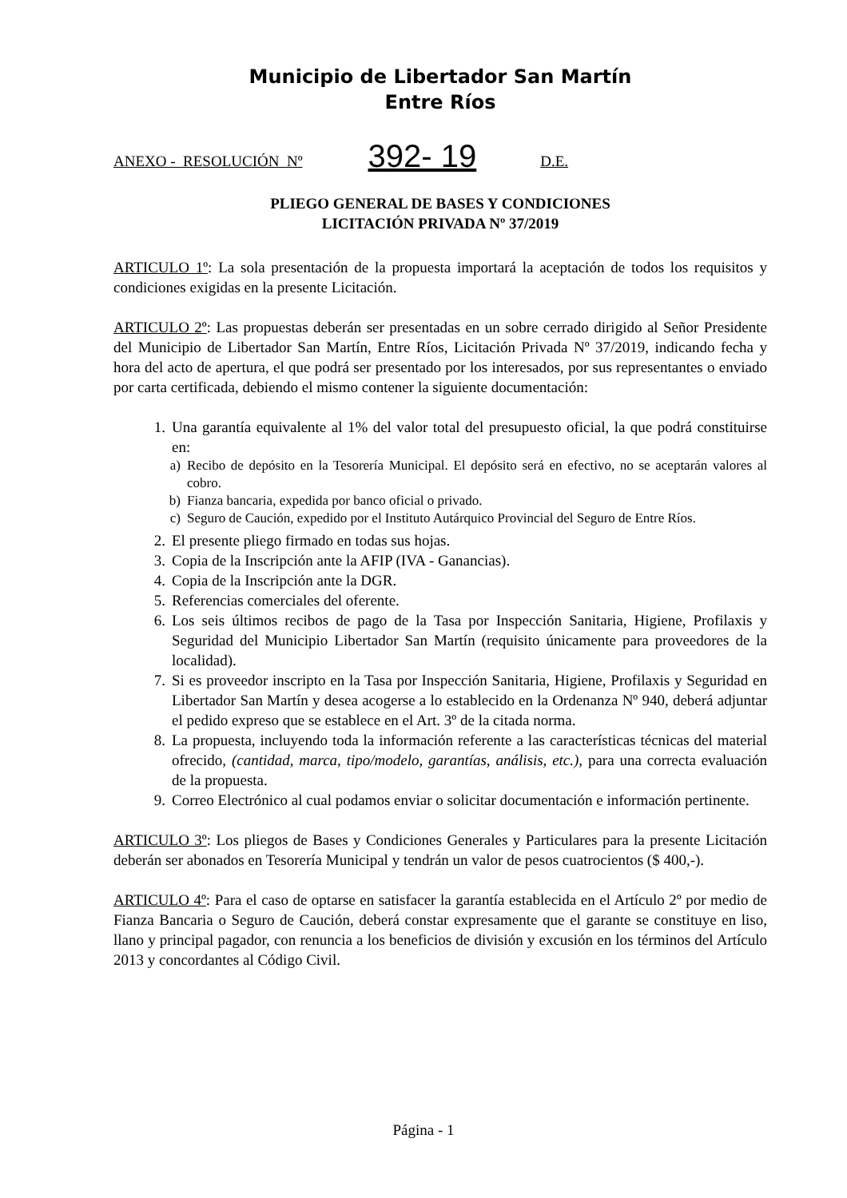Municipio de Libertador San Martín
Entre Ríos
ANEXO - RESOLUCIÓN Nº 392- 19 D.E.
PLIEGO GENERAL DE BASES Y CONDICIONES
LICITACIÓN PRIVADA Nº 37/2019
ARTICULO 1º: La sola presentación de la propuesta importará la aceptación de todos los requisitos y condiciones exigidas en la presente Licitación.
ARTICULO 2º: Las propuestas deberán ser presentadas en un sobre cerrado dirigido al Señor Presidente del Municipio de Libertador San Martín, Entre Ríos, Licitación Privada Nº 37/2019, indicando fecha y hora del acto de apertura, el que podrá ser presentado por los interesados, por sus representantes o enviado por carta certificada, debiendo el mismo contener la siguiente documentación:
1. Una garantía equivalente al 1% del valor total del presupuesto oficial, la que podrá constituirse en:
a) Recibo de depósito en la Tesorería Municipal. El depósito será en efectivo, no se aceptarán valores al cobro.
b) Fianza bancaria, expedida por banco oficial o privado.
c) Seguro de Caución, expedido por el Instituto Autárquico Provincial del Seguro de Entre Ríos.
2. El presente pliego firmado en todas sus hojas.
3. Copia de la Inscripción ante la AFIP (IVA - Ganancias).
4. Copia de la Inscripción ante la DGR.
5. Referencias comerciales del oferente.
6. Los seis últimos recibos de pago de la Tasa por Inspección Sanitaria, Higiene, Profilaxis y Seguridad del Municipio Libertador San Martín (requisito únicamente para proveedores de la localidad).
7. Si es proveedor inscripto en la Tasa por Inspección Sanitaria, Higiene, Profilaxis y Seguridad en Libertador San Martín y desea acogerse a lo establecido en la Ordenanza Nº 940, deberá adjuntar el pedido expreso que se establece en el Art. 3º de la citada norma.
8. La propuesta, incluyendo toda la información referente a las características técnicas del material ofrecido, (cantidad, marca, tipo/modelo, garantías, análisis, etc.), para una correcta evaluación de la propuesta.
9. Correo Electrónico al cual podamos enviar o solicitar documentación e información pertinente.
ARTICULO 3º: Los pliegos de Bases y Condiciones Generales y Particulares para la presente Licitación deberán ser abonados en Tesorería Municipal y tendrán un valor de pesos cuatrocientos ($ 400,-).
ARTICULO 4º: Para el caso de optarse en satisfacer la garantía establecida en el Artículo 2º por medio de Fianza Bancaria o Seguro de Caución, deberá constar expresamente que el garante se constituye en liso, llano y principal pagador, con renuncia a los beneficios de división y excusión en los términos del Artículo 2013 y concordantes al Código Civil.
Página - 1